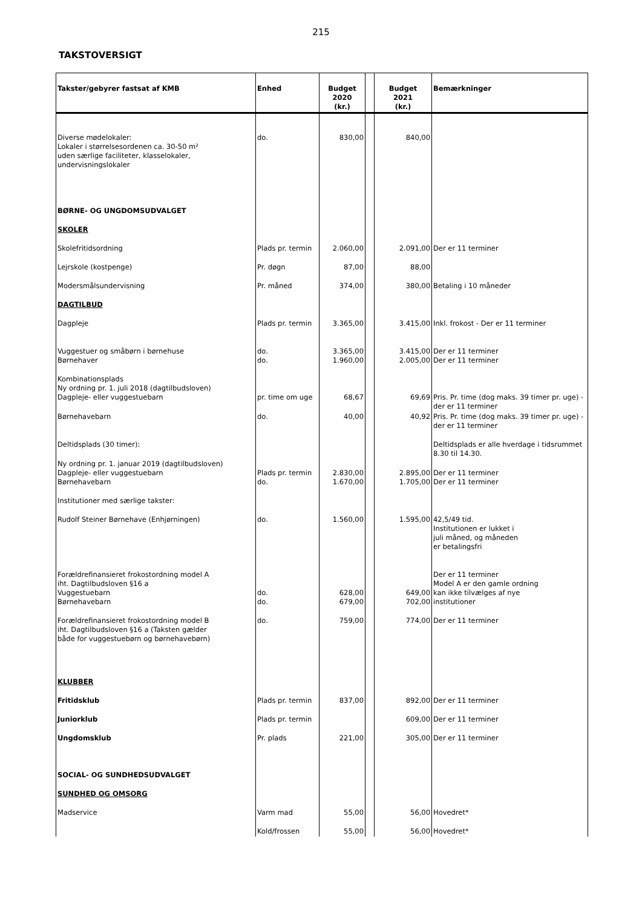215
TAKSTOVERSIGT
| Takster/gebyrer fastsat af KMB | Enhed | Budget 2020 (kr.) | | Budget 2021 (kr.) | Bemærkninger |
| --- | --- | --- | --- | --- | --- |
| Diverse mødelokaler: Lokaler i størrelsesordenen ca. 30-50 m² uden særlige faciliteter, klasselokaler, undervisningslokaler | do. | 830,00 | | 840,00 | |
| BØRNE- OG UNGDOMSUDVALGET | | | | | |
| SKOLER | | | | | |
| Skolefritidsordning | Plads pr. termin | 2.060,00 | | 2.091,00 | Der er 11 terminer |
| Lejrskole (kostpenge) | Pr. døgn | 87,00 | | 88,00 | |
| Modersmålsundervisning | Pr. måned | 374,00 | | 380,00 | Betaling i 10 måneder |
| DAGTILBUD | | | | | |
| Dagpleje | Plads pr. termin | 3.365,00 | | 3.415,00 | Inkl. frokost - Der er 11 terminer |
| Vuggestuer og småbørn i børnehuse Børnehaver | do. do. | 3.365,00 1.960,00 | | 3.415,00 2.005,00 | Der er 11 terminer Der er 11 terminer |
| Kombinationsplads Ny ordning pr. 1. juli 2018 (dagtilbudsloven) Dagpleje- eller vuggestuebarn | pr. time om uge | 68,67 | | 69,69 | Pris. Pr. time (dog maks. 39 timer pr. uge) - der er 11 terminer |
| Børnehavebarn | do. | 40,00 | | 40,92 | Pris. Pr. time (dog maks. 39 timer pr. uge) - der er 11 terminer |
| Deltidsplads (30 timer): | | | | | Deltidsplads er alle hverdage i tidsrummet 8.30 til 14.30. |
| Ny ordning pr. 1. januar 2019 (dagtilbudsloven) Dagpleje- eller vuggestuebarn Børnehavebarn | Plads pr. termin do. | 2.830,00 1.670,00 | | 2.895,00 1.705,00 | Der er 11 terminer Der er 11 terminer |
| Institutioner med særlige takster: | | | | | |
| Rudolf Steiner Børnehave (Enhjørningen) | do. | 1.560,00 | | 1.595,00 | 42,5/49 tid. Institutionen er lukket i juli måned, og måneden er betalingsfri |
| Forældrefinansieret frokostordning model A iht. Dagtilbudsloven §16 a Vuggestuebarn Børnehavebarn | do. do. | 628,00 679,00 | | 649,00 702,00 | Der er 11 terminer Model A er den gamle ordning kan ikke tilvælges af nye institutioner |
| Forældrefinansieret frokostordning model B iht. Dagtilbudsloven §16 a (Taksten gælder både for vuggestuebørn og børnehavebørn) | do. | 759,00 | | 774,00 | Der er 11 terminer |
| KLUBBER | | | | | |
| Fritidsklub | Plads pr. termin | 837,00 | | 892,00 | Der er 11 terminer |
| Juniorklub | Plads pr. termin | | | 609,00 | Der er 11 terminer |
| Ungdomsklub | Pr. plads | 221,00 | | 305,00 | Der er 11 terminer |
| SOCIAL- OG SUNDHEDSUDVALGET | | | | | |
| SUNDHED OG OMSORG | | | | | |
| Madservice | Varm mad | 55,00 | | 56,00 | Hovedret* |
| | Kold/frossen | 55,00 | | 56,00 | Hovedret* |